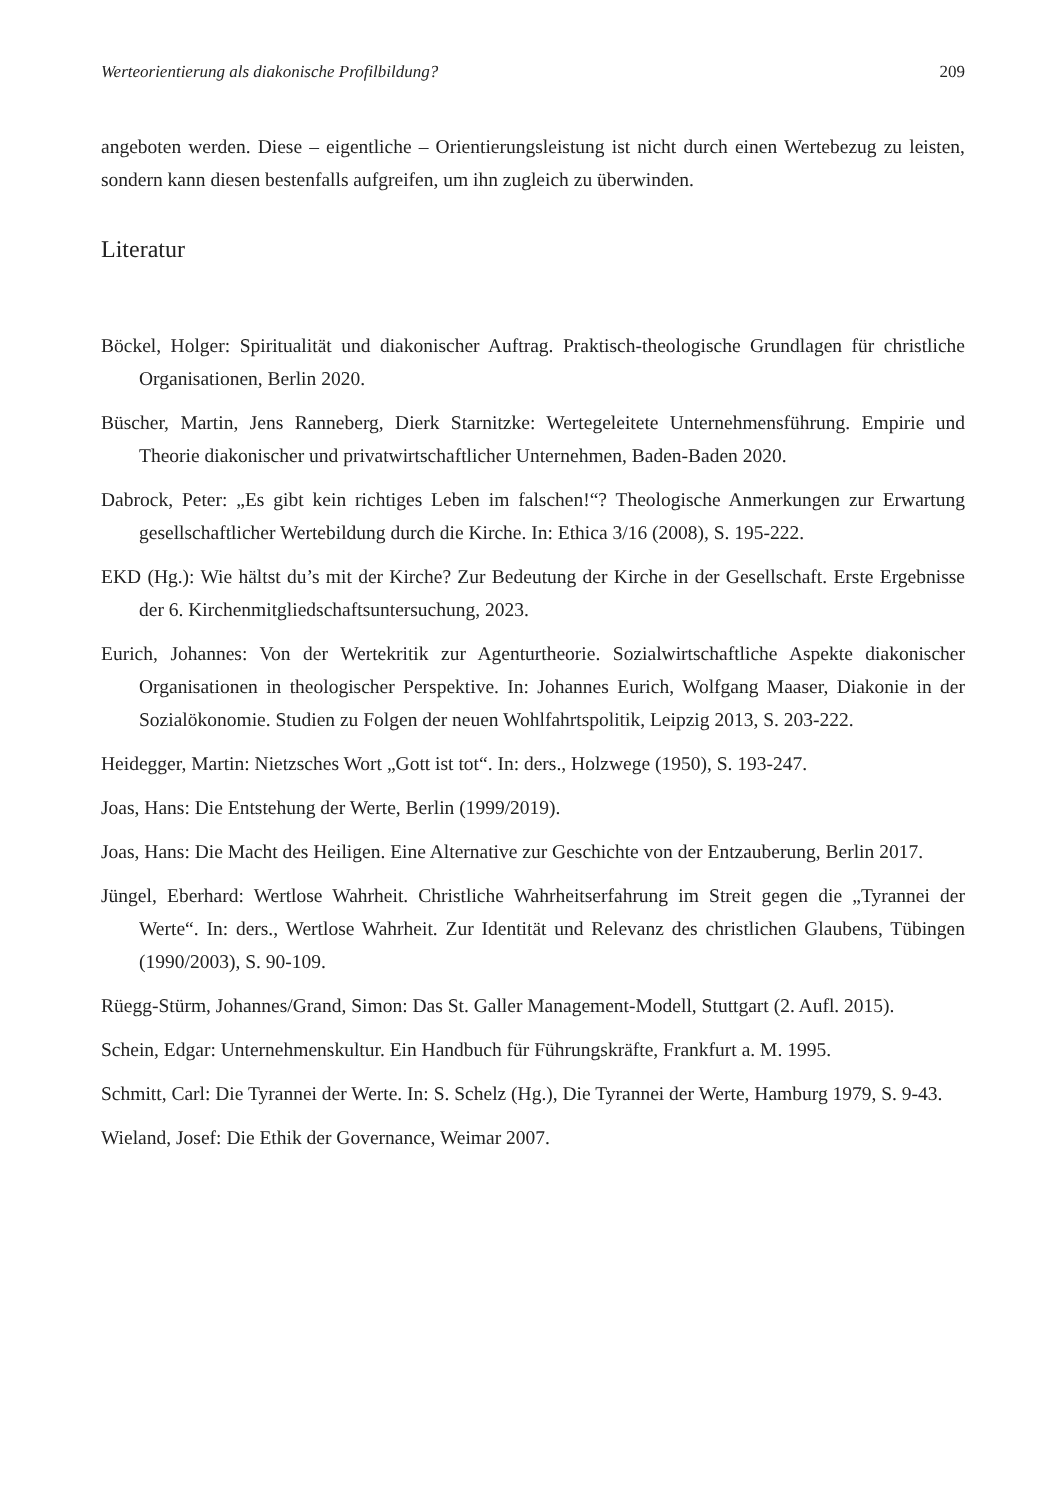Werteorientierung als diakonische Profilbildung? 209
angeboten werden. Diese – eigentliche – Orientierungsleistung ist nicht durch einen Wertebezug zu leisten, sondern kann diesen bestenfalls aufgreifen, um ihn zugleich zu überwinden.
Literatur
Böckel, Holger: Spiritualität und diakonischer Auftrag. Praktisch-theologische Grundlagen für christliche Organisationen, Berlin 2020.
Büscher, Martin, Jens Ranneberg, Dierk Starnitzke: Wertegeleitete Unternehmensführung. Empirie und Theorie diakonischer und privatwirtschaftlicher Unternehmen, Baden-Baden 2020.
Dabrock, Peter: „Es gibt kein richtiges Leben im falschen!“? Theologische Anmerkungen zur Erwartung gesellschaftlicher Wertebildung durch die Kirche. In: Ethica 3/16 (2008), S. 195-222.
EKD (Hg.): Wie hältst du’s mit der Kirche? Zur Bedeutung der Kirche in der Gesellschaft. Erste Ergebnisse der 6. Kirchenmitgliedschaftsuntersuchung, 2023.
Eurich, Johannes: Von der Wertekritik zur Agenturtheorie. Sozialwirtschaftliche Aspekte diakonischer Organisationen in theologischer Perspektive. In: Johannes Eurich, Wolfgang Maaser, Diakonie in der Sozialökonomie. Studien zu Folgen der neuen Wohlfahrtspolitik, Leipzig 2013, S. 203-222.
Heidegger, Martin: Nietzsches Wort „Gott ist tot“. In: ders., Holzwege (1950), S. 193-247.
Joas, Hans: Die Entstehung der Werte, Berlin (1999/2019).
Joas, Hans: Die Macht des Heiligen. Eine Alternative zur Geschichte von der Entzauberung, Berlin 2017.
Jüngel, Eberhard: Wertlose Wahrheit. Christliche Wahrheitserfahrung im Streit gegen die „Tyrannei der Werte“. In: ders., Wertlose Wahrheit. Zur Identität und Relevanz des christlichen Glaubens, Tübingen (1990/2003), S. 90-109.
Rüegg-Stürm, Johannes/Grand, Simon: Das St. Galler Management-Modell, Stuttgart (2. Aufl. 2015).
Schein, Edgar: Unternehmenskultur. Ein Handbuch für Führungskräfte, Frankfurt a. M. 1995.
Schmitt, Carl: Die Tyrannei der Werte. In: S. Schelz (Hg.), Die Tyrannei der Werte, Hamburg 1979, S. 9-43.
Wieland, Josef: Die Ethik der Governance, Weimar 2007.